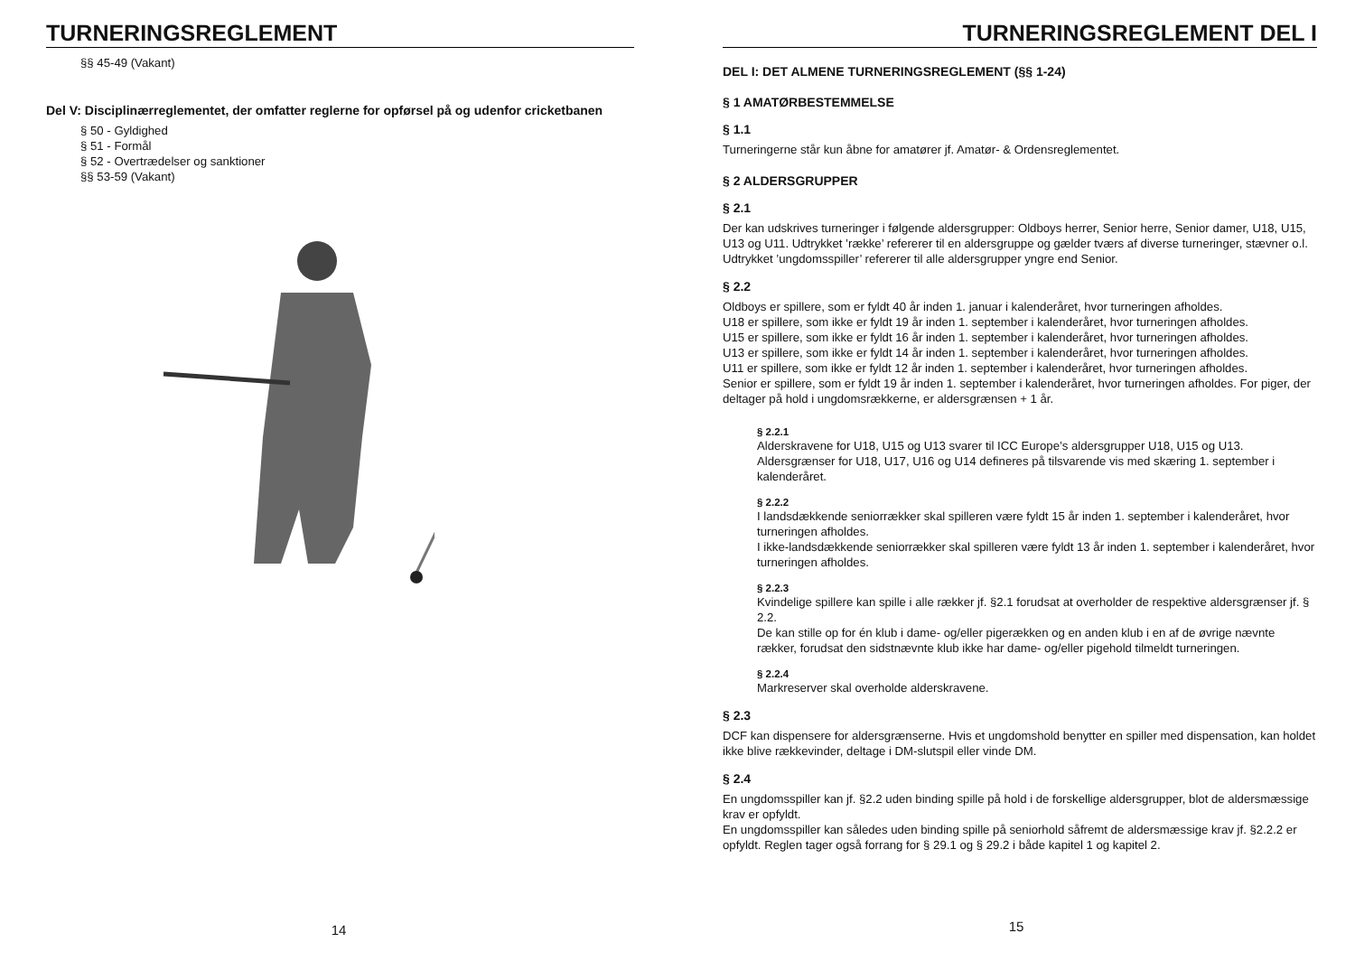TURNERINGSREGLEMENT
§§ 45-49 (Vakant)
Del V: Disciplinærreglementet, der omfatter reglerne for opførsel på og udenfor cricketbanen
§ 50 - Gyldighed
§ 51 - Formål
§ 52 - Overtrædelser og sanktioner
§§ 53-59 (Vakant)
14
TURNERINGSREGLEMENT DEL I
DEL I: DET ALMENE TURNERINGSREGLEMENT (§§ 1-24)
§ 1 AMATØRBESTEMMELSE
§ 1.1
Turneringerne står kun åbne for amatører jf. Amatør- & Ordensreglementet.
§ 2 ALDERSGRUPPER
§ 2.1
Der kan udskrives turneringer i følgende aldersgrupper: Oldboys herrer, Senior herre, Senior damer, U18, U15, U13 og U11. Udtrykket ’række’ refererer til en aldersgruppe og gælder tværs af diverse turneringer, stævner o.l.
Udtrykket ’ungdomsspiller’ refererer til alle aldersgrupper yngre end Senior.
§ 2.2
Oldboys er spillere, som er fyldt 40 år inden 1. januar i kalenderåret, hvor turneringen afholdes.
U18 er spillere, som ikke er fyldt 19 år inden 1. september i kalenderåret, hvor turneringen afholdes.
U15 er spillere, som ikke er fyldt 16 år inden 1. september i kalenderåret, hvor turneringen afholdes.
U13 er spillere, som ikke er fyldt 14 år inden 1. september i kalenderåret, hvor turneringen afholdes.
U11 er spillere, som ikke er fyldt 12 år inden 1. september i kalenderåret, hvor turneringen afholdes.
Senior er spillere, som er fyldt 19 år inden 1. september i kalenderåret, hvor turneringen afholdes. For piger, der deltager på hold i ungdomsrækkerne, er aldersgrænsen + 1 år.
§ 2.2.1
Alderskravene for U18, U15 og U13 svarer til ICC Europe’s aldersgrupper U18, U15 og U13. Aldersgrænser for U18, U17, U16 og U14 defineres på tilsvarende vis med skæring 1. september i kalenderåret.
§ 2.2.2
I landsdækkende seniorrækker skal spilleren være fyldt 15 år inden 1. september i kalenderåret, hvor turneringen afholdes.
I ikke-landsdækkende seniorrækker skal spilleren være fyldt 13 år inden 1. september i kalenderåret, hvor turneringen afholdes.
§ 2.2.3
Kvindelige spillere kan spille i alle rækker jf. §2.1 forudsat at overholder de respektive aldersgrænser jf. § 2.2.
De kan stille op for én klub i dame- og/eller pigerækken og en anden klub i en af de øvrige nævnte rækker, forudsat den sidstnævnte klub ikke har dame- og/eller pigehold tilmeldt turneringen.
§ 2.2.4
Markreserver skal overholde alderskravene.
§ 2.3
DCF kan dispensere for aldersgrænserne. Hvis et ungdomshold benytter en spiller med dispensation, kan holdet ikke blive rækkevinder, deltage i DM-slutspil eller vinde DM.
§ 2.4
En ungdomsspiller kan jf. §2.2 uden binding spille på hold i de forskellige aldersgrupper, blot de aldersmæssige krav er opfyldt.
En ungdomsspiller kan således uden binding spille på seniorhold såfremt de aldersmæssige krav jf. §2.2.2 er opfyldt. Reglen tager også forrang for § 29.1 og § 29.2 i både kapitel 1 og kapitel 2.
15